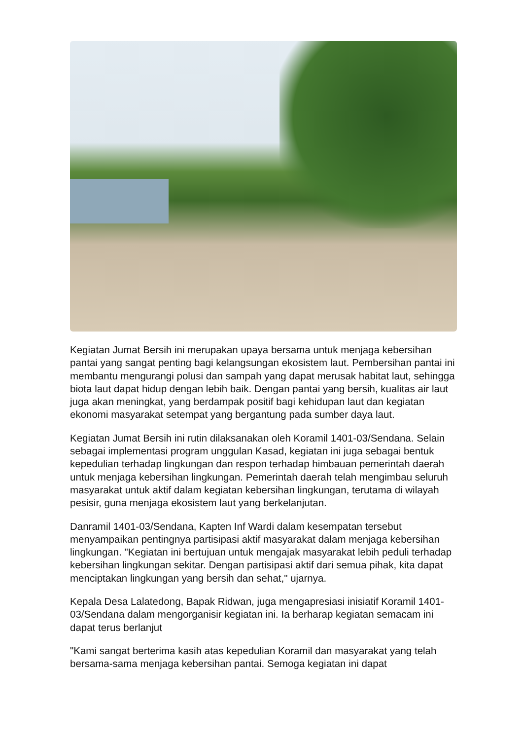Kegiatan Jumat Bersih ini merupakan upaya bersama untuk menjaga kebersihan pantai yang sangat penting bagi kelangsungan ekosistem laut. Pembersihan pantai ini membantu mengurangi polusi dan sampah yang dapat merusak habitat laut, sehingga biota laut dapat hidup dengan lebih baik. Dengan pantai yang bersih, kualitas air laut juga akan meningkat, yang berdampak positif bagi kehidupan laut dan kegiatan ekonomi masyarakat setempat yang bergantung pada sumber daya laut.
Kegiatan Jumat Bersih ini rutin dilaksanakan oleh Koramil 1401-03/Sendana. Selain sebagai implementasi program unggulan Kasad, kegiatan ini juga sebagai bentuk kepedulian terhadap lingkungan dan respon terhadap himbauan pemerintah daerah untuk menjaga kebersihan lingkungan. Pemerintah daerah telah mengimbau seluruh masyarakat untuk aktif dalam kegiatan kebersihan lingkungan, terutama di wilayah pesisir, guna menjaga ekosistem laut yang berkelanjutan.
Danramil 1401-03/Sendana, Kapten Inf Wardi dalam kesempatan tersebut menyampaikan pentingnya partisipasi aktif masyarakat dalam menjaga kebersihan lingkungan. "Kegiatan ini bertujuan untuk mengajak masyarakat lebih peduli terhadap kebersihan lingkungan sekitar. Dengan partisipasi aktif dari semua pihak, kita dapat menciptakan lingkungan yang bersih dan sehat," ujarnya.
Kepala Desa Lalatedong, Bapak Ridwan, juga mengapresiasi inisiatif Koramil 1401-03/Sendana dalam mengorganisir kegiatan ini. Ia berharap kegiatan semacam ini dapat terus berlanjut
"Kami sangat berterima kasih atas kepedulian Koramil dan masyarakat yang telah bersama-sama menjaga kebersihan pantai. Semoga kegiatan ini dapat